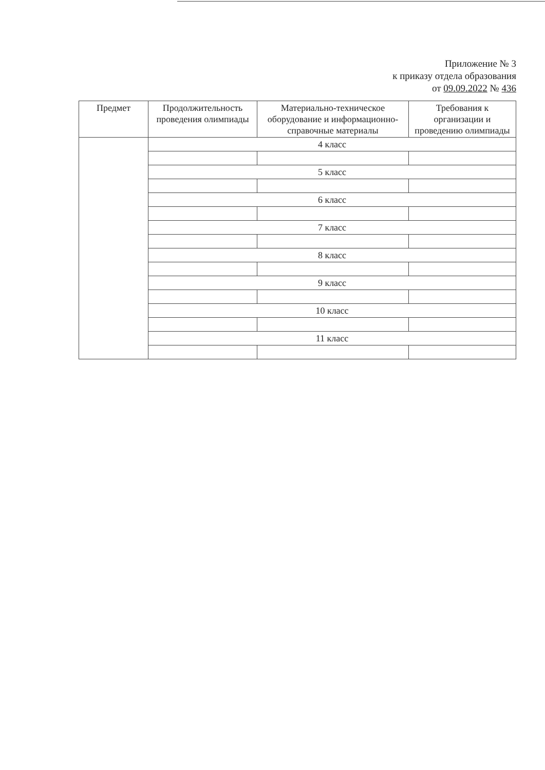Приложение № 3
к приказу отдела образования
от 09.09.2022 № 436
| Предмет | Продолжительность проведения олимпиады | Материально-техническое оборудование и информационно-справочные материалы | Требования к организации и проведению олимпиады |
| --- | --- | --- | --- |
| | 4 класс | | |
| | 5 класс | | |
| | 6 класс | | |
| | 7 класс | | |
| | 8 класс | | |
| | 9 класс | | |
| | 10 класс | | |
| | 11 класс | | |